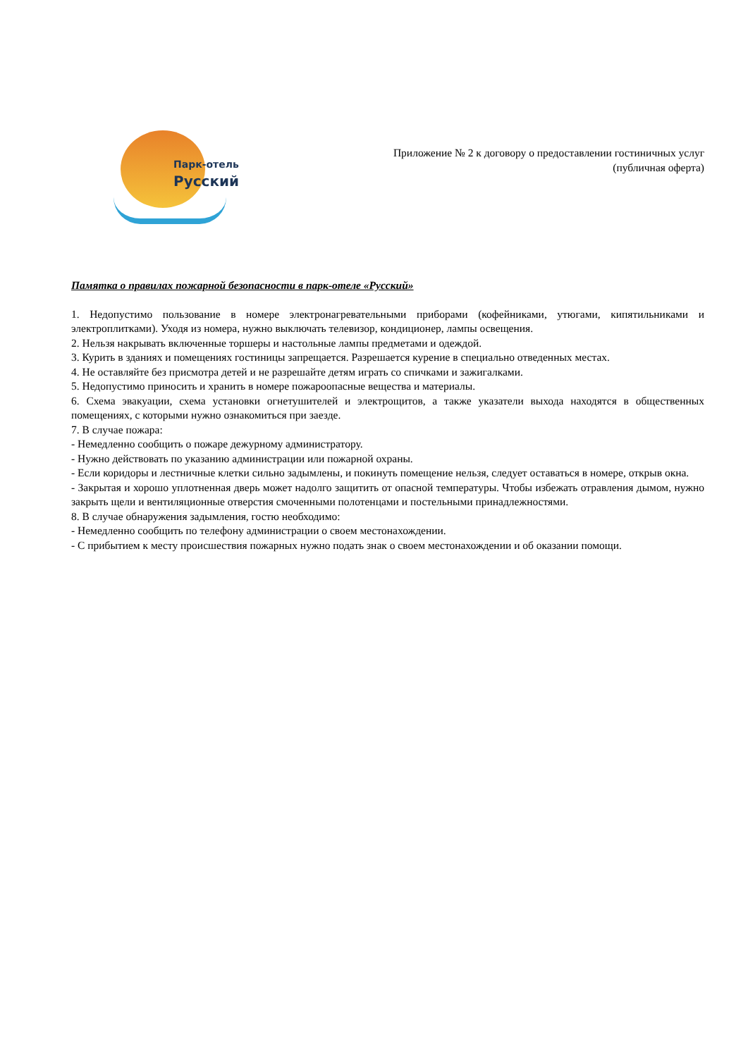Парк-отель
Русский
Приложение № 2 к договору о предоставлении гостиничных услуг
(публичная оферта)
Памятка о правилах пожарной безопасности в парк-отеле «Русский»
1. Недопустимо пользование в номере электронагревательными приборами (кофейниками, утюгами, кипятильниками и электроплитками). Уходя из номера, нужно выключать телевизор, кондиционер, лампы освещения.
2. Нельзя накрывать включенные торшеры и настольные лампы предметами и одеждой.
3. Курить в зданиях и помещениях гостиницы запрещается. Разрешается курение в специально отведенных местах.
4. Не оставляйте без присмотра детей и не разрешайте детям играть со спичками и зажигалками.
5. Недопустимо приносить и хранить в номере пожароопасные вещества и материалы.
6. Схема эвакуации, схема установки огнетушителей и электрощитов, а также указатели выхода находятся в общественных помещениях, с которыми нужно ознакомиться при заезде.
7. В случае пожара:
- Немедленно сообщить о пожаре дежурному администратору.
- Нужно действовать по указанию администрации или пожарной охраны.
- Если коридоры и лестничные клетки сильно задымлены, и покинуть помещение нельзя, следует оставаться в номере, открыв окна.
- Закрытая и хорошо уплотненная дверь может надолго защитить от опасной температуры. Чтобы избежать отравления дымом, нужно закрыть щели и вентиляционные отверстия смоченными полотенцами и постельными принадлежностями.
8. В случае обнаружения задымления, гостю необходимо:
- Немедленно сообщить по телефону администрации о своем местонахождении.
- С прибытием к месту происшествия пожарных нужно подать знак о своем местонахождении и об оказании помощи.